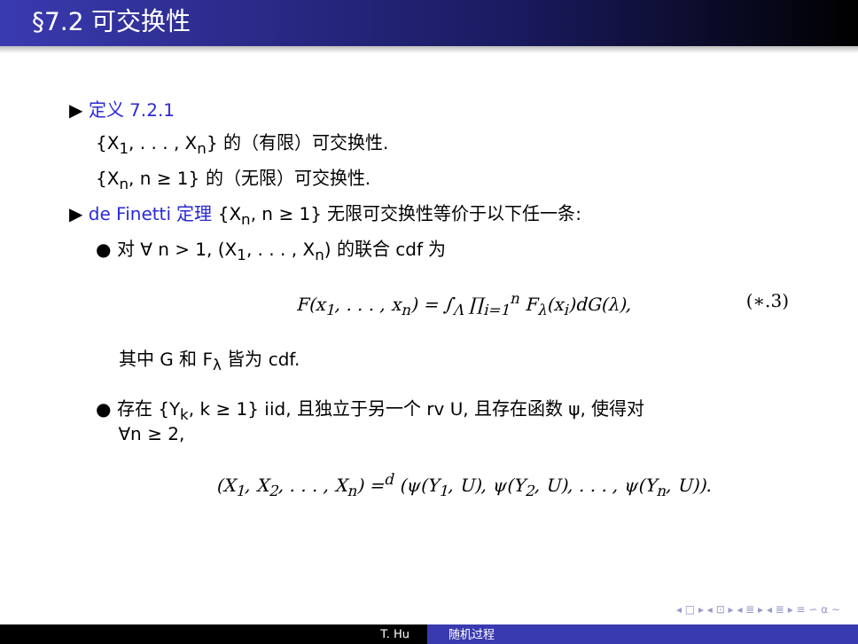§7.2 可交换性
▶ 定义 7.2.1
{X<sub>1</sub>, . . . , X<sub>n</sub>} 的（有限）可交换性.
{X<sub>n</sub>, n ≥ 1} 的（无限）可交换性.
▶ de Finetti 定理 {X<sub>n</sub>, n ≥ 1} 无限可交换性等价于以下任一条:
● 对 ∀ n > 1, (X<sub>1</sub>, . . . , X<sub>n</sub>) 的联合 cdf 为
F(x<sub>1</sub>, . . . , x<sub>n</sub>) = ∫<sub>Λ</sub> ∏<sub>i=1</sub><sup>n</sup> F<sub>λ</sub>(x<sub>i</sub>)dG(λ), (∗.3)
其中 G 和 F<sub>λ</sub> 皆为 cdf.
● 存在 {Y<sub>k</sub>, k ≥ 1} iid, 且独立于另一个 rv U, 且存在函数 ψ, 使得对
∀n ≥ 2,
(X<sub>1</sub>, X<sub>2</sub>, . . . , X<sub>n</sub>) =<sup>d</sup> (ψ(Y<sub>1</sub>, U), ψ(Y<sub>2</sub>, U), . . . , ψ(Y<sub>n</sub>, U)).
◂ □ ▸ ◂ ⊡ ▸ ◂ ≣ ▸ ◂ ≣ ▸ ≡ ∽ α ∼
T. Hu 随机过程